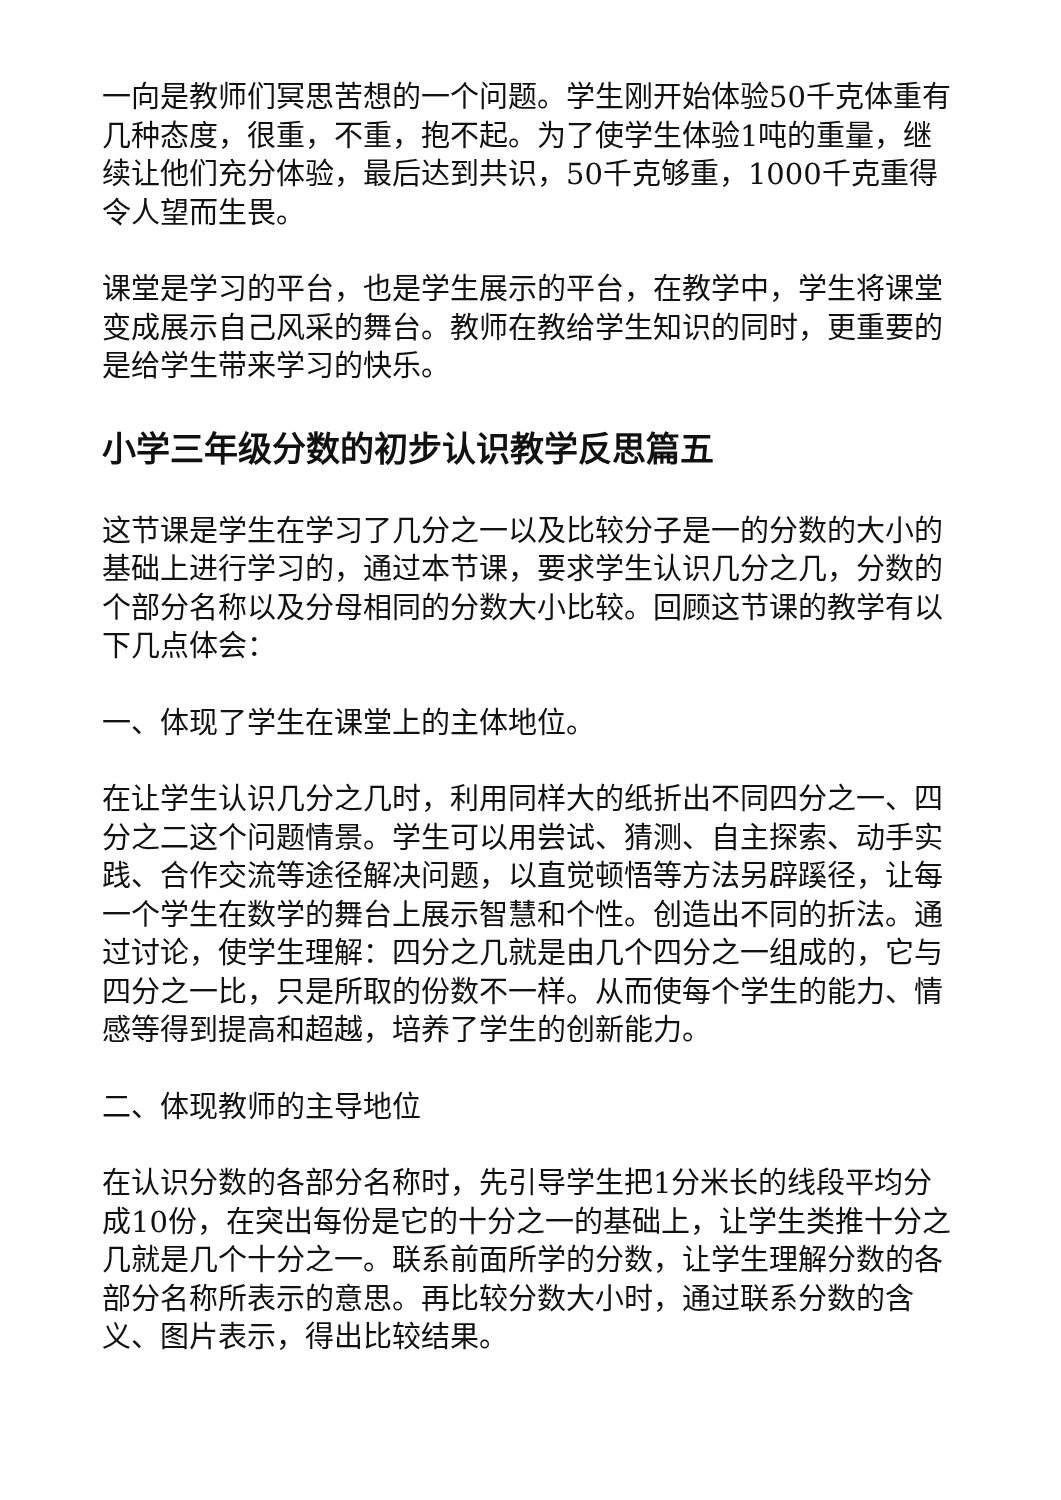一向是教师们冥思苦想的一个问题。学生刚开始体验50千克体重有几种态度，很重，不重，抱不起。为了使学生体验1吨的重量，继续让他们充分体验，最后达到共识，50千克够重，1000千克重得令人望而生畏。
课堂是学习的平台，也是学生展示的平台，在教学中，学生将课堂变成展示自己风采的舞台。教师在教给学生知识的同时，更重要的是给学生带来学习的快乐。
小学三年级分数的初步认识教学反思篇五
这节课是学生在学习了几分之一以及比较分子是一的分数的大小的基础上进行学习的，通过本节课，要求学生认识几分之几，分数的个部分名称以及分母相同的分数大小比较。回顾这节课的教学有以下几点体会：
一、体现了学生在课堂上的主体地位。
在让学生认识几分之几时，利用同样大的纸折出不同四分之一、四分之二这个问题情景。学生可以用尝试、猜测、自主探索、动手实践、合作交流等途径解决问题，以直觉顿悟等方法另辟蹊径，让每一个学生在数学的舞台上展示智慧和个性。创造出不同的折法。通过讨论，使学生理解：四分之几就是由几个四分之一组成的，它与四分之一比，只是所取的份数不一样。从而使每个学生的能力、情感等得到提高和超越，培养了学生的创新能力。
二、体现教师的主导地位
在认识分数的各部分名称时，先引导学生把1分米长的线段平均分成10份，在突出每份是它的十分之一的基础上，让学生类推十分之几就是几个十分之一。联系前面所学的分数，让学生理解分数的各部分名称所表示的意思。再比较分数大小时，通过联系分数的含义、图片表示，得出比较结果。